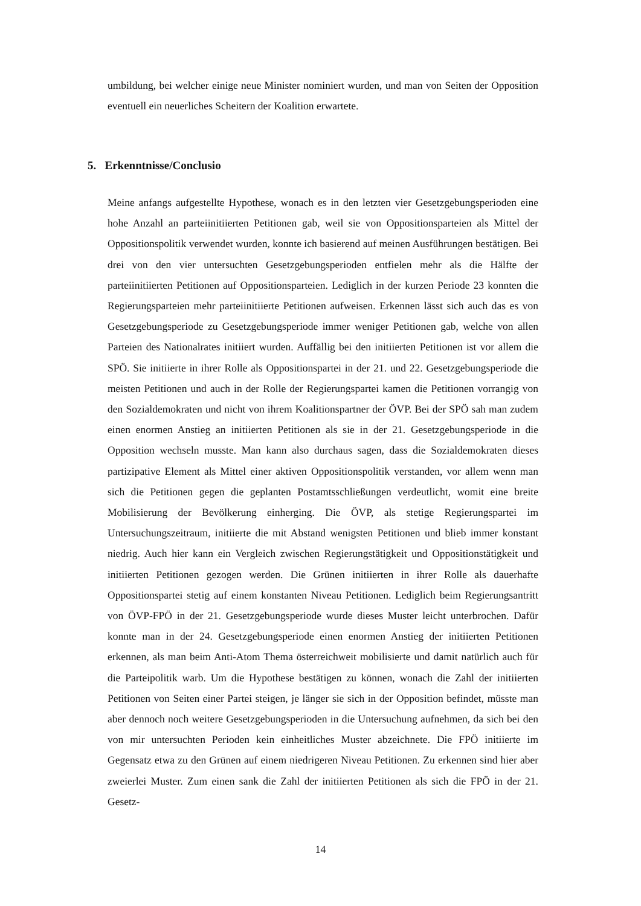umbildung, bei welcher einige neue Minister nominiert wurden, und man von Seiten der Opposition eventuell ein neuerliches Scheitern der Koalition erwartete.
5. Erkenntnisse/Conclusio
Meine anfangs aufgestellte Hypothese, wonach es in den letzten vier Gesetzgebungsperioden eine hohe Anzahl an parteiinitiierten Petitionen gab, weil sie von Oppositionsparteien als Mittel der Oppositionspolitik verwendet wurden, konnte ich basierend auf meinen Ausführungen bestätigen. Bei drei von den vier untersuchten Gesetzgebungsperioden entfielen mehr als die Hälfte der parteiinitiierten Petitionen auf Oppositionsparteien. Lediglich in der kurzen Periode 23 konnten die Regierungsparteien mehr parteiinitiierte Petitionen aufweisen. Erkennen lässt sich auch das es von Gesetzgebungsperiode zu Gesetzgebungsperiode immer weniger Petitionen gab, welche von allen Parteien des Nationalrates initiiert wurden. Auffällig bei den initiierten Petitionen ist vor allem die SPÖ. Sie initiierte in ihrer Rolle als Oppositionspartei in der 21. und 22. Gesetzgebungsperiode die meisten Petitionen und auch in der Rolle der Regierungspartei kamen die Petitionen vorrangig von den Sozialdemokraten und nicht von ihrem Koalitionspartner der ÖVP. Bei der SPÖ sah man zudem einen enormen Anstieg an initiierten Petitionen als sie in der 21. Gesetzgebungsperiode in die Opposition wechseln musste. Man kann also durchaus sagen, dass die Sozialdemokraten dieses partizipative Element als Mittel einer aktiven Oppositionspolitik verstanden, vor allem wenn man sich die Petitionen gegen die geplanten Postamtsschließungen verdeutlicht, womit eine breite Mobilisierung der Bevölkerung einherging. Die ÖVP, als stetige Regierungspartei im Untersuchungszeitraum, initiierte die mit Abstand wenigsten Petitionen und blieb immer konstant niedrig. Auch hier kann ein Vergleich zwischen Regierungstätigkeit und Oppositionstätigkeit und initiierten Petitionen gezogen werden. Die Grünen initiierten in ihrer Rolle als dauerhafte Oppositionspartei stetig auf einem konstanten Niveau Petitionen. Lediglich beim Regierungsantritt von ÖVP-FPÖ in der 21. Gesetzgebungsperiode wurde dieses Muster leicht unterbrochen. Dafür konnte man in der 24. Gesetzgebungsperiode einen enormen Anstieg der initiierten Petitionen erkennen, als man beim Anti-Atom Thema österreichweit mobilisierte und damit natürlich auch für die Parteipolitik warb. Um die Hypothese bestätigen zu können, wonach die Zahl der initiierten Petitionen von Seiten einer Partei steigen, je länger sie sich in der Opposition befindet, müsste man aber dennoch noch weitere Gesetzgebungsperioden in die Untersuchung aufnehmen, da sich bei den von mir untersuchten Perioden kein einheitliches Muster abzeichnete. Die FPÖ initiierte im Gegensatz etwa zu den Grünen auf einem niedrigeren Niveau Petitionen. Zu erkennen sind hier aber zweierlei Muster. Zum einen sank die Zahl der initiierten Petitionen als sich die FPÖ in der 21. Gesetz-
14